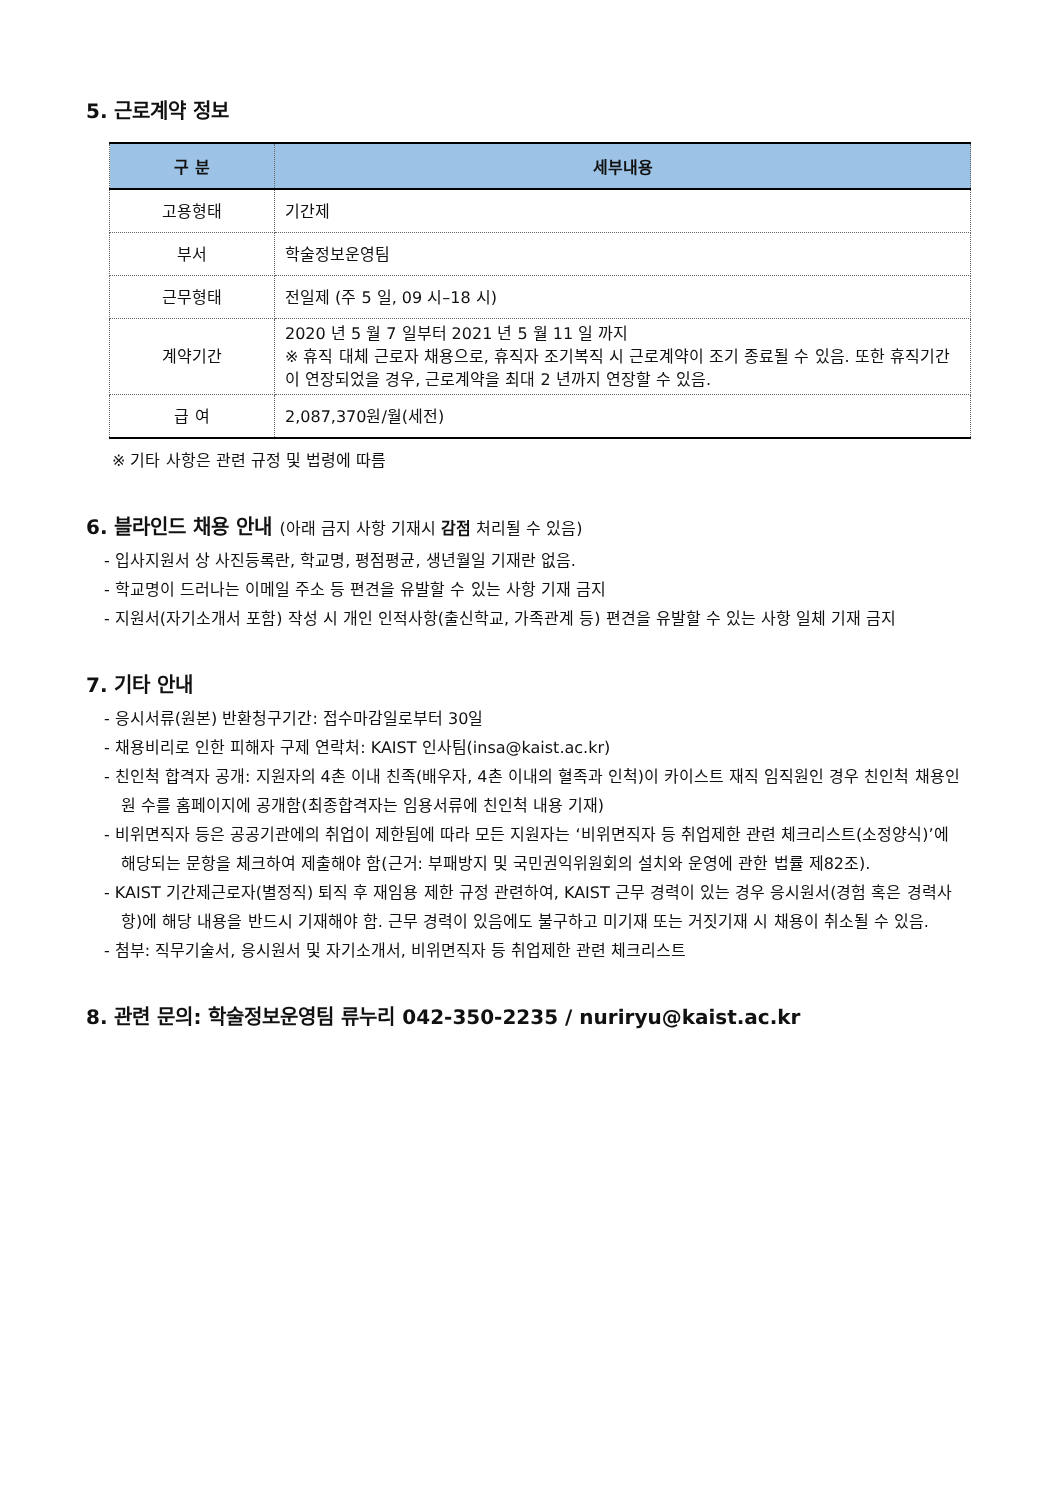5. 근로계약 정보
| 구 분 | 세부내용 |
| --- | --- |
| 고용형태 | 기간제 |
| 부서 | 학술정보운영팀 |
| 근무형태 | 전일제 (주 5 일, 09 시–18 시) |
| 계약기간 | 2020 년 5 월 7 일부터 2021 년 5 월 11 일 까지 ※ 휴직 대체 근로자 채용으로, 휴직자 조기복직 시 근로계약이 조기 종료될 수 있음. 또한 휴직기간이 연장되었을 경우, 근로계약을 최대 2 년까지 연장할 수 있음. |
| 급 여 | 2,087,370원/월(세전) |
※ 기타 사항은 관련 규정 및 법령에 따름
6. 블라인드 채용 안내 (아래 금지 사항 기재시 감점 처리될 수 있음)
- 입사지원서 상 사진등록란, 학교명, 평점평균, 생년월일 기재란 없음.
- 학교명이 드러나는 이메일 주소 등 편견을 유발할 수 있는 사항 기재 금지
- 지원서(자기소개서 포함) 작성 시 개인 인적사항(출신학교, 가족관계 등) 편견을 유발할 수 있는 사항 일체 기재 금지
7. 기타 안내
- 응시서류(원본) 반환청구기간: 접수마감일로부터 30일
- 채용비리로 인한 피해자 구제 연락처: KAIST 인사팀(insa@kaist.ac.kr)
- 친인척 합격자 공개: 지원자의 4촌 이내 친족(배우자, 4촌 이내의 혈족과 인척)이 카이스트 재직 임직원인 경우 친인척 채용인원 수를 홈페이지에 공개함(최종합격자는 임용서류에 친인척 내용 기재)
- 비위면직자 등은 공공기관에의 취업이 제한됨에 따라 모든 지원자는 ‘비위면직자 등 취업제한 관련 체크리스트(소정양식)’에 해당되는 문항을 체크하여 제출해야 함(근거: 부패방지 및 국민권익위원회의 설치와 운영에 관한 법률 제82조).
- KAIST 기간제근로자(별정직) 퇴직 후 재임용 제한 규정 관련하여, KAIST 근무 경력이 있는 경우 응시원서(경험 혹은 경력사항)에 해당 내용을 반드시 기재해야 함. 근무 경력이 있음에도 불구하고 미기재 또는 거짓기재 시 채용이 취소될 수 있음.
- 첨부: 직무기술서, 응시원서 및 자기소개서, 비위면직자 등 취업제한 관련 체크리스트
8. 관련 문의: 학술정보운영팀 류누리 042-350-2235 / nuriryu@kaist.ac.kr